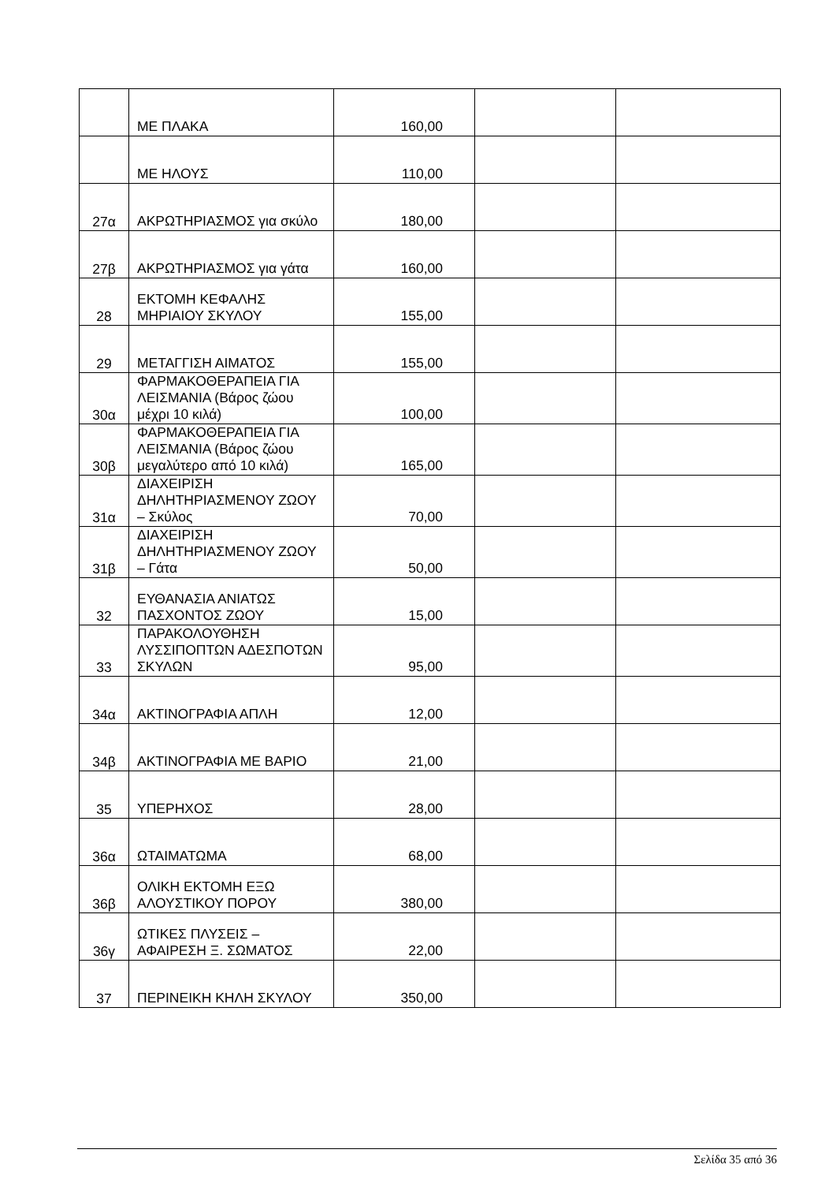| | ΜΕ ΠΛΑΚΑ | 160,00 | | |
| | ΜΕ ΗΛΟΥΣ | 110,00 | | |
| 27α | ΑΚΡΩΤΗΡΙΑΣΜΟΣ για σκύλο | 180,00 | | |
| 27β | ΑΚΡΩΤΗΡΙΑΣΜΟΣ για γάτα | 160,00 | | |
| 28 | ΕΚΤΟΜΗ ΚΕΦΑΛΗΣ ΜΗΡΙΑΙΟΥ ΣΚΥΛΟΥ | 155,00 | | |
| 29 | ΜΕΤΑΓΓΙΣΗ ΑΙΜΑΤΟΣ | 155,00 | | |
| 30α | ΦΑΡΜΑΚΟΘΕΡΑΠΕΙΑ ΓΙΑ ΛΕΙΣΜΑΝΙΑ (Βάρος ζώου μέχρι 10 κιλά) | 100,00 | | |
| 30β | ΦΑΡΜΑΚΟΘΕΡΑΠΕΙΑ ΓΙΑ ΛΕΙΣΜΑΝΙΑ (Βάρος ζώου μεγαλύτερο από 10 κιλά) | 165,00 | | |
| 31α | ΔΙΑΧΕΙΡΙΣΗ ΔΗΛΗΤΗΡΙΑΣΜΕΝΟΥ ΖΩΟΥ – Σκύλος | 70,00 | | |
| 31β | ΔΙΑΧΕΙΡΙΣΗ ΔΗΛΗΤΗΡΙΑΣΜΕΝΟΥ ΖΩΟΥ – Γάτα | 50,00 | | |
| 32 | ΕΥΘΑΝΑΣΙΑ ΑΝΙΑΤΩΣ ΠΑΣΧΟΝΤΟΣ ΖΩΟΥ | 15,00 | | |
| 33 | ΠΑΡΑΚΟΛΟΥΘΗΣΗ ΛΥΣΣΙΠΟΠΤΩΝ ΑΔΕΣΠΟΤΩΝ ΣΚΥΛΩΝ | 95,00 | | |
| 34α | ΑΚΤΙΝΟΓΡΑΦΙΑ ΑΠΛΗ | 12,00 | | |
| 34β | ΑΚΤΙΝΟΓΡΑΦΙΑ ΜΕ ΒΑΡΙΟ | 21,00 | | |
| 35 | ΥΠΕΡΗΧΟΣ | 28,00 | | |
| 36α | ΩΤΑΙΜΑΤΩΜΑ | 68,00 | | |
| 36β | ΟΛΙΚΗ ΕΚΤΟΜΗ ΕΞΩ ΑΛΟΥΣΤΙΚΟΥ ΠΟΡΟΥ | 380,00 | | |
| 36γ | ΩΤΙΚΕΣ ΠΛΥΣΕΙΣ – ΑΦΑΙΡΕΣΗ Ξ. ΣΩΜΑΤΟΣ | 22,00 | | |
| 37 | ΠΕΡΙΝΕΙΚΗ ΚΗΛΗ ΣΚΥΛΟΥ | 350,00 | | |
Σελίδα 35 από 36